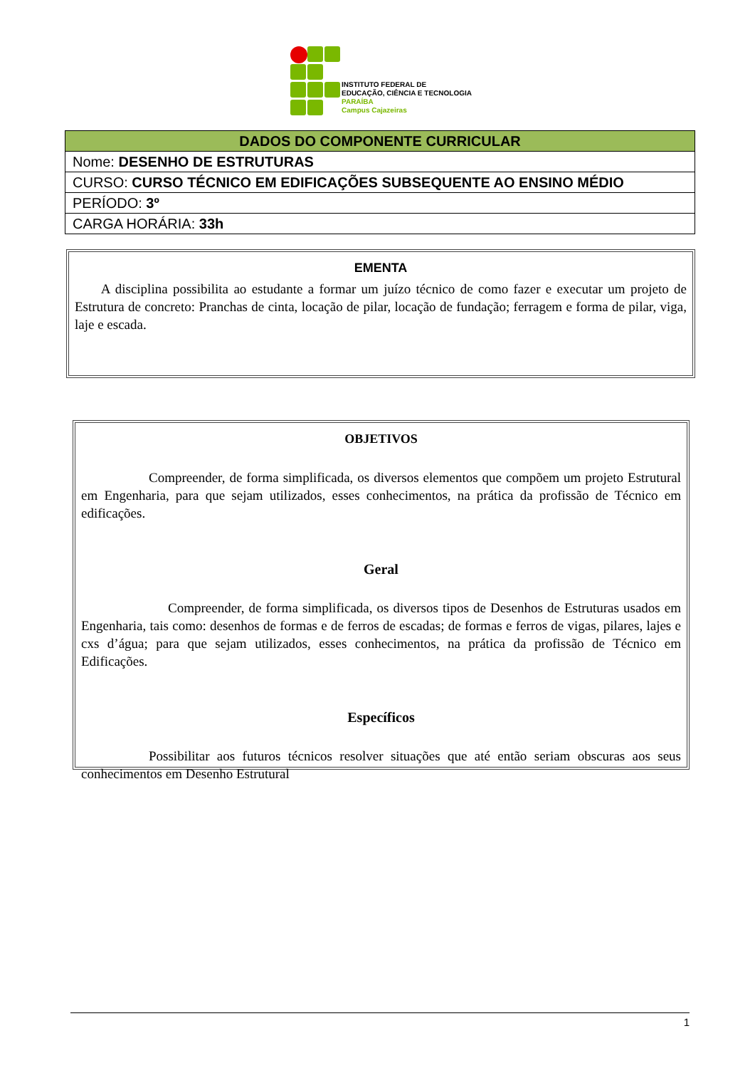INSTITUTO FEDERAL DE
EDUCAÇÃO, CIÊNCIA E TECNOLOGIA
PARAÍBA
Campus Cajazeiras
| DADOS DO COMPONENTE CURRICULAR |
| --- |
| Nome: DESENHO DE ESTRUTURAS |
| CURSO: CURSO TÉCNICO EM EDIFICAÇÕES SUBSEQUENTE AO ENSINO MÉDIO |
| PERÍODO: 3º |
| CARGA HORÁRIA: 33h |
EMENTA
A disciplina possibilita ao estudante a formar um juízo técnico de como fazer e executar um projeto de Estrutura de concreto: Pranchas de cinta, locação de pilar, locação de fundação; ferragem e forma de pilar, viga, laje e escada.
OBJETIVOS
Compreender, de forma simplificada, os diversos elementos que compõem um projeto Estrutural em Engenharia, para que sejam utilizados, esses conhecimentos, na prática da profissão de Técnico em edificações.
Geral
Compreender, de forma simplificada, os diversos tipos de Desenhos de Estruturas usados em Engenharia, tais como: desenhos de formas e de ferros de escadas; de formas e ferros de vigas, pilares, lajes e cxs d’água; para que sejam utilizados, esses conhecimentos, na prática da profissão de Técnico em Edificações.
Específicos
Possibilitar aos futuros técnicos resolver situações que até então seriam obscuras aos seus conhecimentos em Desenho Estrutural
1